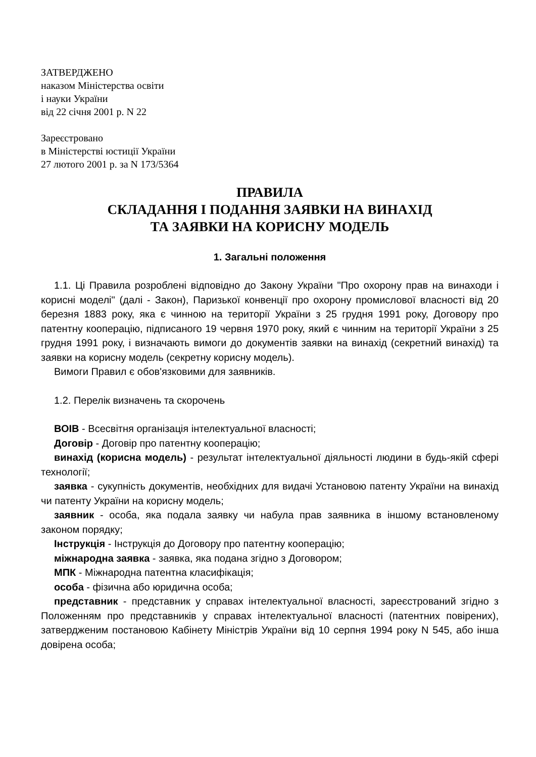ЗАТВЕРДЖЕНО
наказом Міністерства освіти
і науки України
від 22 січня 2001 р. N 22
Зареєстровано
в Міністерстві юстиції України
27 лютого 2001 р. за N 173/5364
ПРАВИЛА
СКЛАДАННЯ І ПОДАННЯ ЗАЯВКИ НА ВИНАХІД
ТА ЗАЯВКИ НА КОРИСНУ МОДЕЛЬ
1. Загальні положення
1.1. Ці Правила розроблені відповідно до Закону України "Про охорону прав на винаходи і корисні моделі" (далі - Закон), Паризької конвенції про охорону промислової власності від 20 березня 1883 року, яка є чинною на території України з 25 грудня 1991 року, Договору про патентну кооперацію, підписаного 19 червня 1970 року, який є чинним на території України з 25 грудня 1991 року, і визначають вимоги до документів заявки на винахід (секретний винахід) та заявки на корисну модель (секретну корисну модель).
Вимоги Правил є обов'язковими для заявників.
1.2. Перелік визначень та скорочень
ВОІВ - Всесвітня організація інтелектуальної власності;
Договір - Договір про патентну кооперацію;
винахід (корисна модель) - результат інтелектуальної діяльності людини в будь-якій сфері технології;
заявка - сукупність документів, необхідних для видачі Установою патенту України на винахід чи патенту України на корисну модель;
заявник - особа, яка подала заявку чи набула прав заявника в іншому встановленому законом порядку;
Інструкція - Інструкція до Договору про патентну кооперацію;
міжнародна заявка - заявка, яка подана згідно з Договором;
МПК - Міжнародна патентна класифікація;
особа - фізична або юридична особа;
представник - представник у справах інтелектуальної власності, зареєстрований згідно з Положенням про представників у справах інтелектуальної власності (патентних повірених), затвердженим постановою Кабінету Міністрів України від 10 серпня 1994 року N 545, або інша довірена особа;